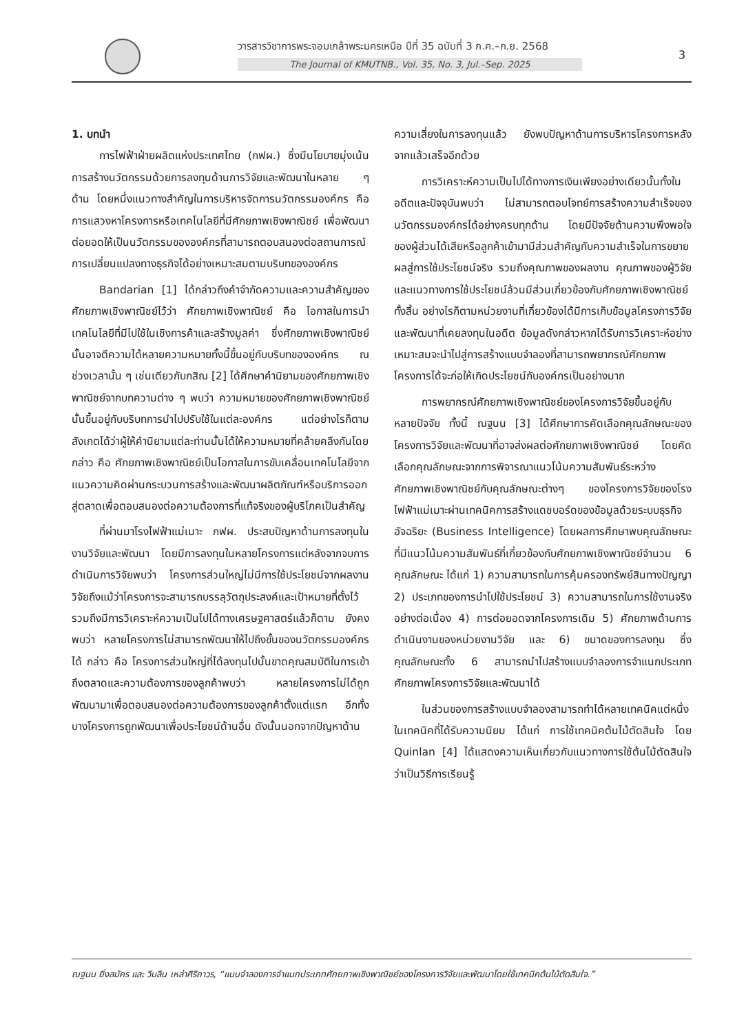วารสารวิชาการพระจอมเกล้าพระนครเหนือ ปีที่ 35 ฉบับที่ 3 ก.ค.–ก.ย. 2568
The Journal of KMUTNB., Vol. 35, No. 3, Jul.–Sep. 2025
3
1. บทนำ
การไฟฟ้าฝ่ายผลิตแห่งประเทศไทย (กฟผ.) ซึ่งมีนโยบายมุ่งเน้นการสร้างนวัตกรรมด้วยการลงทุนด้านการวิจัยและพัฒนาในหลาย ๆ ด้าน โดยหนึ่งแนวทางสำคัญในการบริหารจัดการนวัตกรรมองค์กร คือ การแสวงหาโครงการหรือเทคโนโลยีที่มีศักยภาพเชิงพาณิชย์ เพื่อพัฒนาต่อยอดให้เป็นนวัตกรรมขององค์กรที่สามารถตอบสนองต่อสถานการณ์การเปลี่ยนแปลงทางธุรกิจได้อย่างเหมาะสมตามบริบทขององค์กร
Bandarian [1] ได้กล่าวถึงคำจำกัดความและความสำคัญของศักยภาพเชิงพาณิชย์ไว้ว่า ศักยภาพเชิงพาณิชย์ คือ โอกาสในการนำเทคโนโลยีที่มีไปใช้ในเชิงการค้าและสร้างมูลค่า ซึ่งศักยภาพเชิงพาณิชย์นั้นอาจตีความได้หลายความหมายทั้งนี้ขึ้นอยู่กับบริบทขององค์กร ณ ช่วงเวลานั้น ๆ เช่นเดียวกับกสิณ [2] ได้ศึกษาคำนิยามของศักยภาพเชิงพาณิชย์จากบทความต่าง ๆ พบว่า ความหมายของศักยภาพเชิงพาณิชย์นั้นขึ้นอยู่กับบริบทการนำไปปรับใช้ในแต่ละองค์กร แต่อย่างไรก็ตามสังเกตได้ว่าผู้ให้คำนิยามแต่ละท่านนั้นได้ให้ความหมายที่คล้ายคลึงกันโดยกล่าว คือ ศักยภาพเชิงพาณิชย์เป็นโอกาสในการขับเคลื่อนเทคโนโลยีจากแนวความคิดผ่านกระบวนการสร้างและพัฒนาผลิตภัณฑ์หรือบริการออกสู่ตลาดเพื่อตอบสนองต่อความต้องการที่แท้จริงของผู้บริโภคเป็นสำคัญ
ที่ผ่านมาโรงไฟฟ้าแม่เมาะ กฟผ. ประสบปัญหาด้านการลงทุนในงานวิจัยและพัฒนา โดยมีการลงทุนในหลายโครงการแต่หลังจากจบการดำเนินการวิจัยพบว่า โครงการส่วนใหญ่ไม่มีการใช้ประโยชน์จากผลงานวิจัยถึงแม้ว่าโครงการจะสามารถบรรลุวัตถุประสงค์และเป้าหมายที่ตั้งไว้ รวมถึงมีการวิเคราะห์ความเป็นไปได้ทางเศรษฐศาสตร์แล้วก็ตาม ยังคงพบว่า หลายโครงการไม่สามารถพัฒนาให้ไปถึงขั้นของนวัตกรรมองค์กรได้ กล่าว คือ โครงการส่วนใหญ่ที่ได้ลงทุนไปนั้นขาดคุณสมบัติในการเข้าถึงตลาดและความต้องการของลูกค้าพบว่า หลายโครงการไม่ได้ถูกพัฒนามาเพื่อตอบสนองต่อความต้องการของลูกค้าตั้งแต่แรก อีกทั้งบางโครงการถูกพัฒนาเพื่อประโยชน์ด้านอื่น ดังนั้นนอกจากปัญหาด้าน
ความเสี่ยงในการลงทุนแล้ว ยังพบปัญหาด้านการบริหารโครงการหลังจากแล้วเสร็จอีกด้วย
การวิเคราะห์ความเป็นไปได้ทางการเงินเพียงอย่างเดียวนั้นทั้งในอดีตและปัจจุบันพบว่า ไม่สามารถตอบโจทย์การสร้างความสำเร็จของนวัตกรรมองค์กรได้อย่างครบทุกด้าน โดยมีปัจจัยด้านความพึงพอใจของผู้ส่วนได้เสียหรือลูกค้าเข้ามามีส่วนสำคัญกับความสำเร็จในการขยายผลสู่การใช้ประโยชน์จริง รวมถึงคุณภาพของผลงาน คุณภาพของผู้วิจัย และแนวทางการใช้ประโยชน์ล้วนมีส่วนเกี่ยวข้องกับศักยภาพเชิงพาณิชย์ทั้งสิ้น อย่างไรก็ตามหน่วยงานที่เกี่ยวข้องได้มีการเก็บข้อมูลโครงการวิจัยและพัฒนาที่เคยลงทุนในอดีต ข้อมูลดังกล่าวหากได้รับการวิเคราะห์อย่างเหมาะสมจะนำไปสู่การสร้างแบบจำลองที่สามารถพยากรณ์ศักยภาพโครงการได้จะก่อให้เกิดประโยชน์กับองค์กรเป็นอย่างมาก
การพยากรณ์ศักยภาพเชิงพาณิชย์ของโครงการวิจัยขึ้นอยู่กับหลายปัจจัย ทั้งนี้ ณฐนน [3] ได้ศึกษาการคัดเลือกคุณลักษณะของโครงการวิจัยและพัฒนาที่อาจส่งผลต่อศักยภาพเชิงพาณิชย์ โดยคัดเลือกคุณลักษณะจากการพิจารณาแนวโน้มความสัมพันธ์ระหว่างศักยภาพเชิงพาณิชย์กับคุณลักษณะต่างๆ ของโครงการวิจัยของโรงไฟฟ้าแม่เมาะผ่านเทคนิคการสร้างแดชบอร์ดของข้อมูลด้วยระบบธุรกิจอัจฉริยะ (Business Intelligence) โดยผลการศึกษาพบคุณลักษณะที่มีแนวโน้มความสัมพันธ์ที่เกี่ยวข้องกับศักยภาพเชิงพาณิชย์จำนวน 6 คุณลักษณะ ได้แก่ 1) ความสามารถในการคุ้มครองทรัพย์สินทางปัญญา 2) ประเภทของการนำไปใช้ประโยชน์ 3) ความสามารถในการใช้งานจริงอย่างต่อเนื่อง 4) การต่อยอดจากโครงการเดิม 5) ศักยภาพด้านการดำเนินงานของหน่วยงานวิจัย และ 6) ขนาดของการลงทุน ซึ่งคุณลักษณะทั้ง 6 สามารถนำไปสร้างแบบจำลองการจำแนกประเภทศักยภาพโครงการวิจัยและพัฒนาได้
ในส่วนของการสร้างแบบจำลองสามารถทำได้หลายเทคนิคแต่หนึ่งในเทคนิคที่ได้รับความนิยม ได้แก่ การใช้เทคนิคต้นไม้ตัดสินใจ โดย Quinlan [4] ได้แสดงความเห็นเกี่ยวกับแนวทางการใช้ต้นไม้ตัดสินใจว่าเป็นวิธีการเรียนรู้
ณฐนน ยิ่งสมัคร และ วิมลิน เหล่าศิริถาวร, “แบบจำลองการจำแนกประเภทศักยภาพเชิงพาณิชย์ของโครงการวิจัยและพัฒนาโดยใช้เทคนิคต้นไม้ตัดสินใจ.”